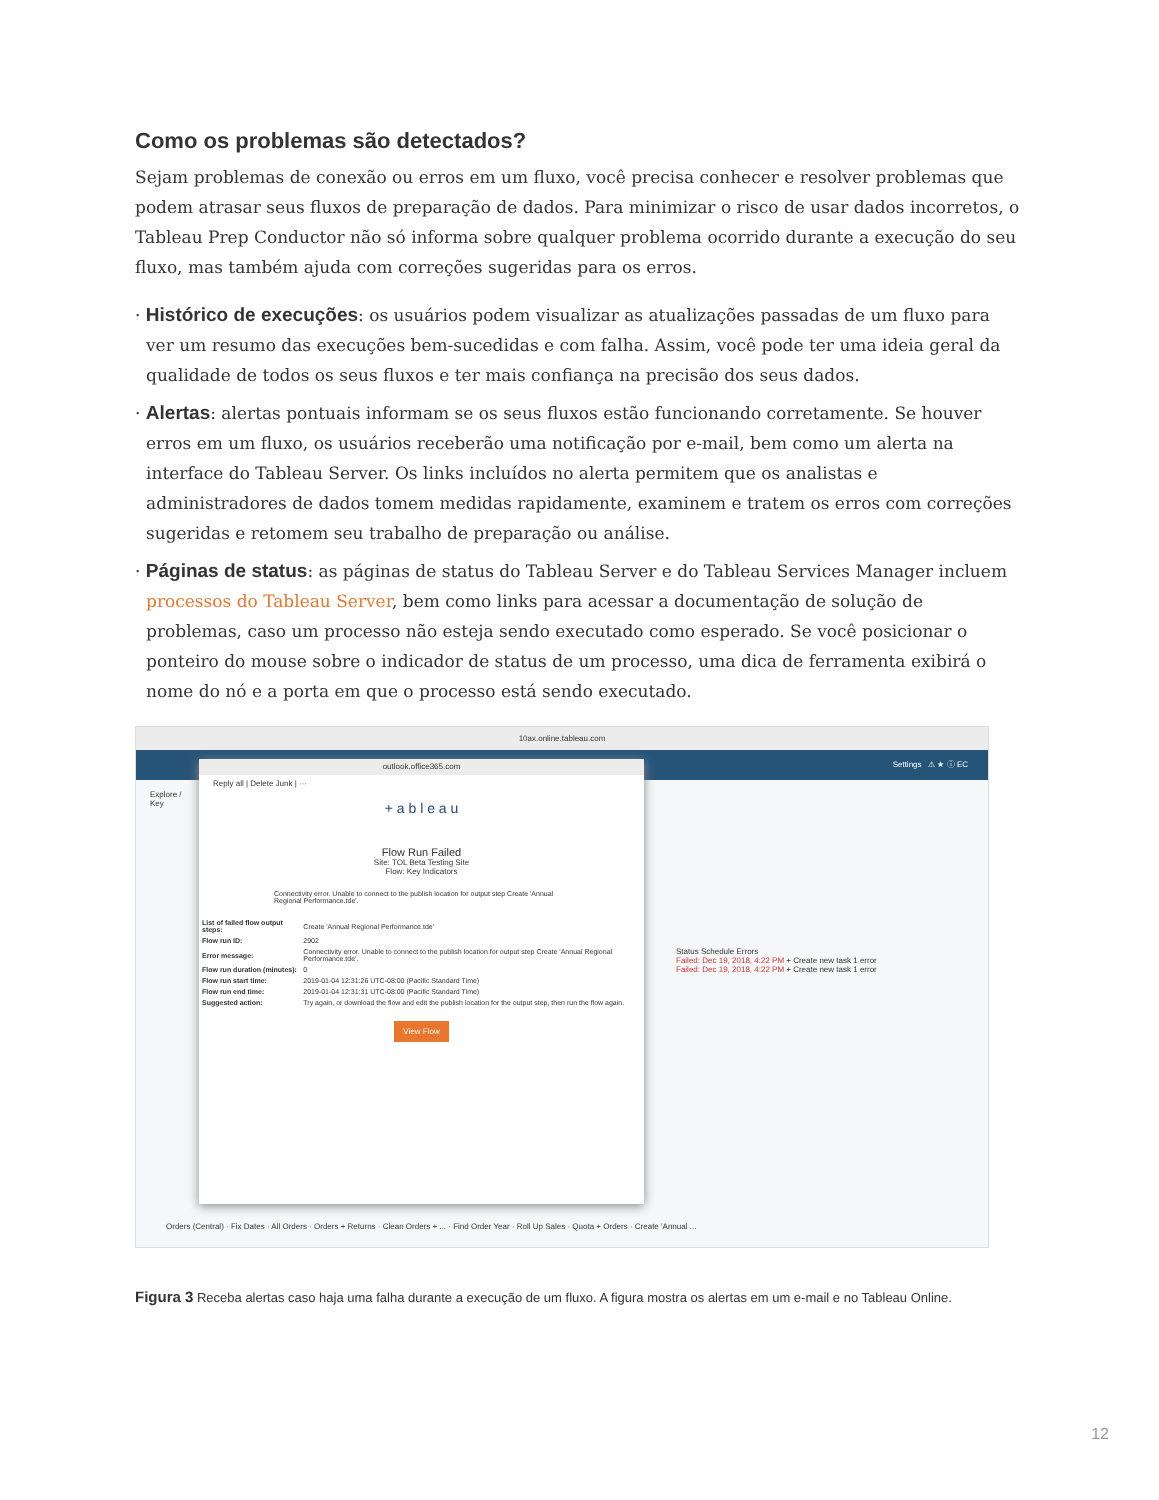Como os problemas são detectados?
Sejam problemas de conexão ou erros em um fluxo, você precisa conhecer e resolver problemas que podem atrasar seus fluxos de preparação de dados. Para minimizar o risco de usar dados incorretos, o Tableau Prep Conductor não só informa sobre qualquer problema ocorrido durante a execução do seu fluxo, mas também ajuda com correções sugeridas para os erros.
· Histórico de execuções: os usuários podem visualizar as atualizações passadas de um fluxo para ver um resumo das execuções bem-sucedidas e com falha. Assim, você pode ter uma ideia geral da qualidade de todos os seus fluxos e ter mais confiança na precisão dos seus dados.
· Alertas: alertas pontuais informam se os seus fluxos estão funcionando corretamente. Se houver erros em um fluxo, os usuários receberão uma notificação por e-mail, bem como um alerta na interface do Tableau Server. Os links incluídos no alerta permitem que os analistas e administradores de dados tomem medidas rapidamente, examinem e tratem os erros com correções sugeridas e retomem seu trabalho de preparação ou análise.
· Páginas de status: as páginas de status do Tableau Server e do Tableau Services Manager incluem processos do Tableau Server, bem como links para acessar a documentação de solução de problemas, caso um processo não esteja sendo executado como esperado. Se você posicionar o ponteiro do mouse sobre o indicador de status de um processo, uma dica de ferramenta exibirá o nome do nó e a porta em que o processo está sendo executado.
10ax.online.tableau.com
Settings ⚠ ★ ⓘ EC
Explore / Key
Status Schedule Errors
Failed: Dec 19, 2018, 4:22 PM + Create new task 1 error
Failed: Dec 19, 2018, 4:22 PM + Create new task 1 error
Orders (Central) · Fix Dates · All Orders · Orders + Returns · Clean Orders + ... · Find Order Year · Roll Up Sales · Quota + Orders · Create 'Annual ...
outlook.office365.com
Reply all | Delete Junk | ···
+ a b l e a u
Flow Run Failed
Site: TOL Beta Testing Site
Flow: Key Indicators
Connectivity error. Unable to connect to the publish location for output step Create 'Annual Regional Performance.tde'.
| List of failed flow output steps: | Create 'Annual Regional Performance.tde' |
| Flow run ID: | 2902 |
| Error message: | Connectivity error. Unable to connect to the publish location for output step Create 'Annual Regional Performance.tde'. |
| Flow run duration (minutes): | 0 |
| Flow run start time: | 2019-01-04 12:31:26 UTC-08:00 (Pacific Standard Time) |
| Flow run end time: | 2019-01-04 12:31:31 UTC-08:00 (Pacific Standard Time) |
| Suggested action: | Try again, or download the flow and edit the publish location for the output step, then run the flow again. |
View Flow
Figura 3 Receba alertas caso haja uma falha durante a execução de um fluxo. A figura mostra os alertas em um e-mail e no Tableau Online.
12